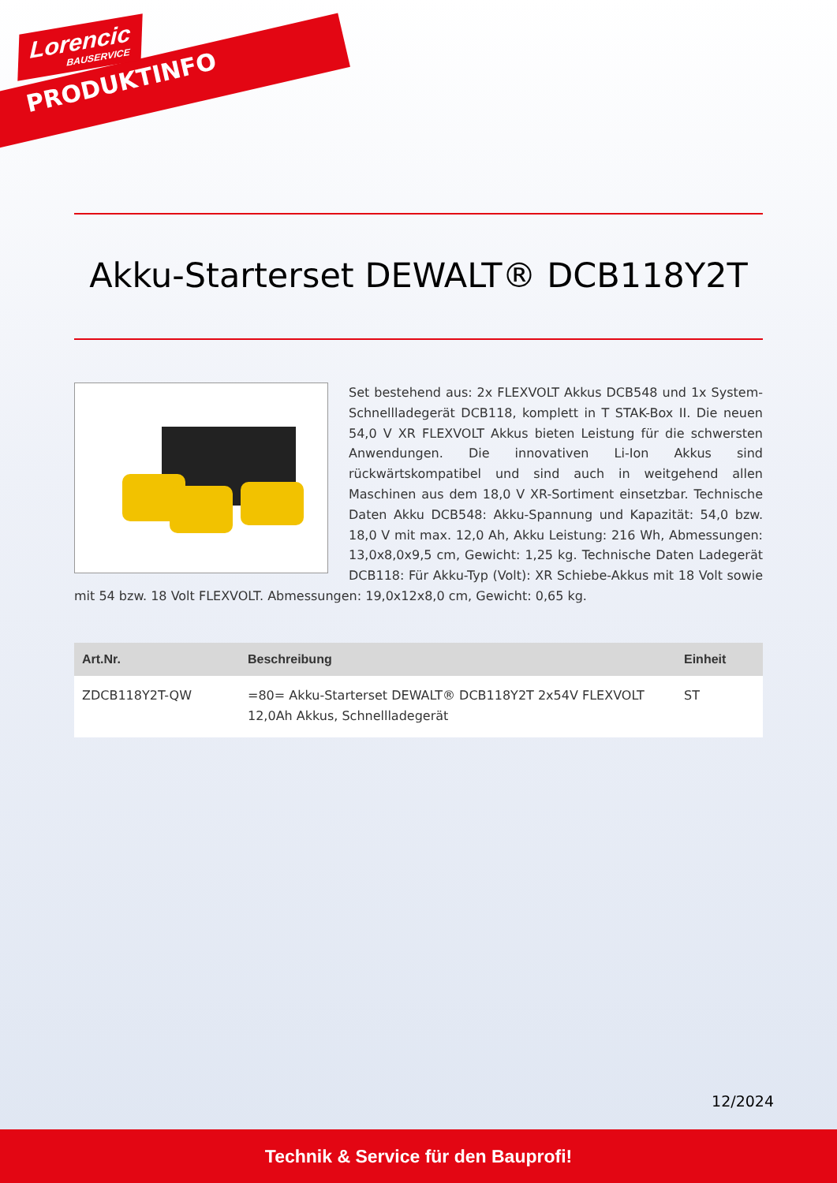Lorencic
BAUSERVICE
PRODUKTINFO
Akku-Starterset DEWALT® DCB118Y2T
Set bestehend aus: 2x FLEXVOLT Akkus DCB548 und 1x System- Schnellladegerät DCB118, komplett in T STAK-Box II. Die neuen 54,0 V XR FLEXVOLT Akkus bieten Leistung für die schwersten Anwendungen. Die innovativen Li-Ion Akkus sind rückwärtskompatibel und sind auch in weitgehend allen Maschinen aus dem 18,0 V XR-Sortiment einsetzbar. Technische Daten Akku DCB548: Akku-Spannung und Kapazität: 54,0 bzw. 18,0 V mit max. 12,0 Ah, Akku Leistung: 216 Wh, Abmessungen: 13,0x8,0x9,5 cm, Gewicht: 1,25 kg. Technische Daten Ladegerät DCB118: Für Akku-Typ (Volt): XR Schiebe-Akkus mit 18 Volt sowie mit 54 bzw. 18 Volt FLEXVOLT. Abmessungen: 19,0x12x8,0 cm, Gewicht: 0,65 kg.
| Art.Nr. | Beschreibung | Einheit |
| --- | --- | --- |
| ZDCB118Y2T-QW | =80= Akku-Starterset DEWALT® DCB118Y2T 2x54V FLEXVOLT 12,0Ah Akkus, Schnellladegerät | ST |
12/2024
Technik & Service für den Bauprofi!